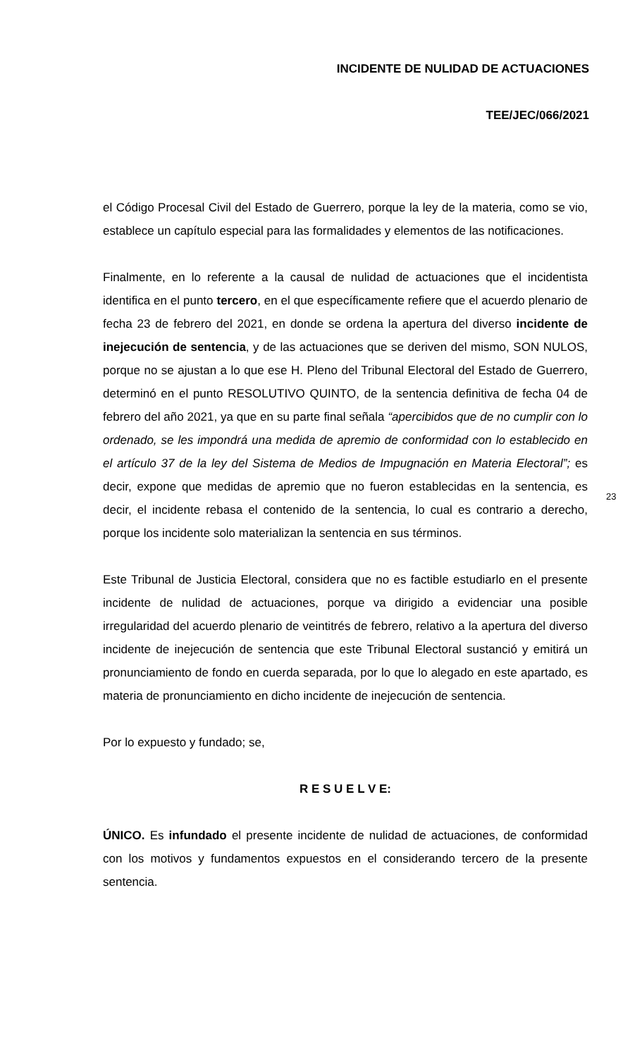INCIDENTE DE NULIDAD DE ACTUACIONES
TEE/JEC/066/2021
el Código Procesal Civil del Estado de Guerrero, porque la ley de la materia, como se vio, establece un capítulo especial para las formalidades y elementos de las notificaciones.
Finalmente, en lo referente a la causal de nulidad de actuaciones que el incidentista identifica en el punto tercero, en el que específicamente refiere que el acuerdo plenario de fecha 23 de febrero del 2021, en donde se ordena la apertura del diverso incidente de inejecución de sentencia, y de las actuaciones que se deriven del mismo, SON NULOS, porque no se ajustan a lo que ese H. Pleno del Tribunal Electoral del Estado de Guerrero, determinó en el punto RESOLUTIVO QUINTO, de la sentencia definitiva de fecha 04 de febrero del año 2021, ya que en su parte final señala “apercibidos que de no cumplir con lo ordenado, se les impondrá una medida de apremio de conformidad con lo establecido en el artículo 37 de la ley del Sistema de Medios de Impugnación en Materia Electoral”; es decir, expone que medidas de apremio que no fueron establecidas en la sentencia, es decir, el incidente rebasa el contenido de la sentencia, lo cual es contrario a derecho, porque los incidente solo materializan la sentencia en sus términos.
Este Tribunal de Justicia Electoral, considera que no es factible estudiarlo en el presente incidente de nulidad de actuaciones, porque va dirigido a evidenciar una posible irregularidad del acuerdo plenario de veintitrés de febrero, relativo a la apertura del diverso incidente de inejecución de sentencia que este Tribunal Electoral sustanció y emitirá un pronunciamiento de fondo en cuerda separada, por lo que lo alegado en este apartado, es materia de pronunciamiento en dicho incidente de inejecución de sentencia.
Por lo expuesto y fundado; se,
R E S U E L V E:
ÚNICO. Es infundado el presente incidente de nulidad de actuaciones, de conformidad con los motivos y fundamentos expuestos en el considerando tercero de la presente sentencia.
23